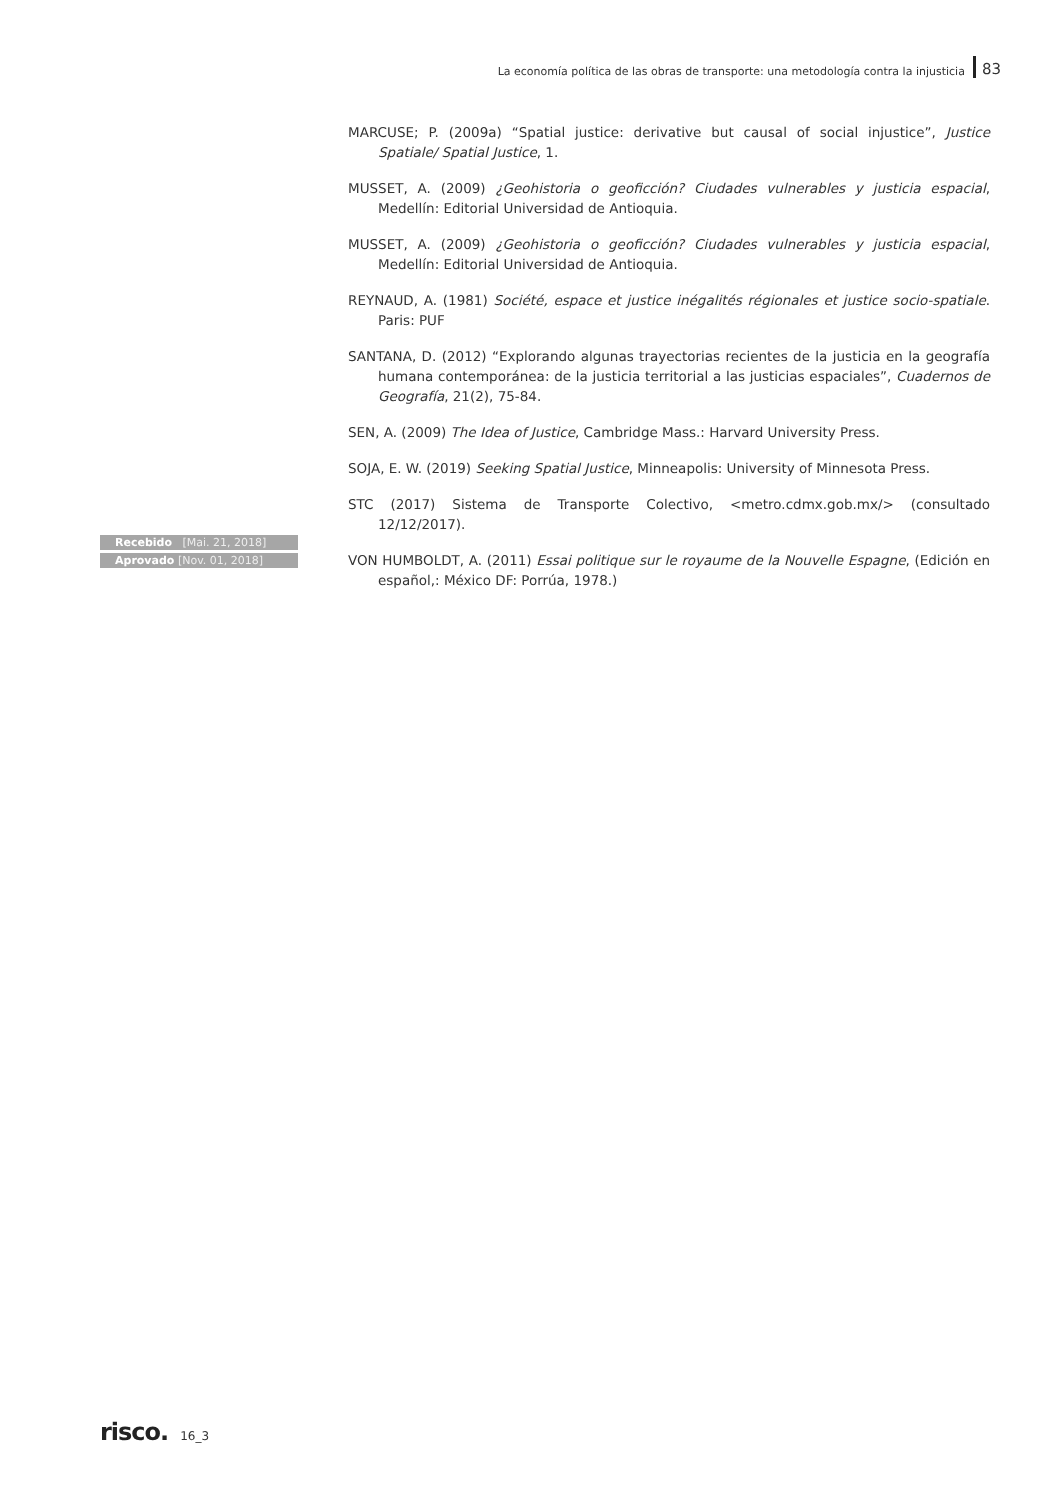La economía política de las obras de transporte: una metodología contra la injusticia 83
Recebido [Mai. 21, 2018]
Aprovado [Nov. 01, 2018]
MARCUSE; P. (2009a) “Spatial justice: derivative but causal of social injustice”, Justice Spatiale/ Spatial Justice, 1.
MUSSET, A. (2009) ¿Geohistoria o geoficción? Ciudades vulnerables y justicia espacial, Medellín: Editorial Universidad de Antioquia.
MUSSET, A. (2009) ¿Geohistoria o geoficción? Ciudades vulnerables y justicia espacial, Medellín: Editorial Universidad de Antioquia.
REYNAUD, A. (1981) Société, espace et justice inégalités régionales et justice socio-spatiale. Paris: PUF
SANTANA, D. (2012) “Explorando algunas trayectorias recientes de la justicia en la geografía humana contemporánea: de la justicia territorial a las justicias espaciales”, Cuadernos de Geografía, 21(2), 75-84.
SEN, A. (2009) The Idea of Justice, Cambridge Mass.: Harvard University Press.
SOJA, E. W. (2019) Seeking Spatial Justice, Minneapolis: University of Minnesota Press.
STC (2017) Sistema de Transporte Colectivo, <metro.cdmx.gob.mx/> (consultado 12/12/2017).
VON HUMBOLDT, A. (2011) Essai politique sur le royaume de la Nouvelle Espagne, (Edición en español,: México DF: Porrúa, 1978.)
risco.
16_3